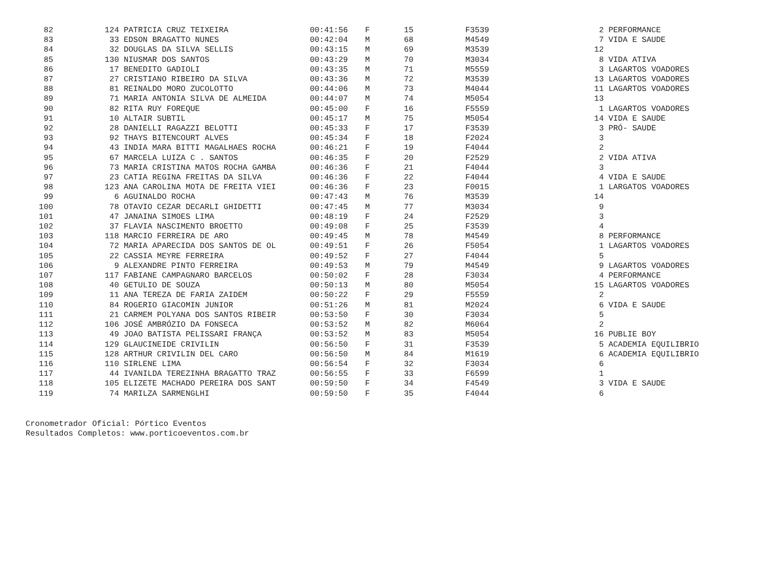| 82 | 124 | PATRICIA CRUZ TEIXEIRA | 00:41:56 | F | 15 | F3539 | 2 | PERFORMANCE |
| 83 | 33 | EDSON BRAGATTO NUNES | 00:42:04 | M | 68 | M4549 | 7 | VIDA E SAUDE |
| 84 | 32 | DOUGLAS DA SILVA SELLIS | 00:43:15 | M | 69 | M3539 | 12 | |
| 85 | 130 | NIUSMAR DOS SANTOS | 00:43:29 | M | 70 | M3034 | 8 | VIDA ATIVA |
| 86 | 17 | BENEDITO GADIOLI | 00:43:35 | M | 71 | M5559 | 3 | LAGARTOS VOADORES |
| 87 | 27 | CRISTIANO RIBEIRO DA SILVA | 00:43:36 | M | 72 | M3539 | 13 | LAGARTOS VOADORES |
| 88 | 81 | REINALDO MORO ZUCOLOTTO | 00:44:06 | M | 73 | M4044 | 11 | LAGARTOS VOADORES |
| 89 | 71 | MARIA ANTONIA SILVA DE ALMEIDA | 00:44:07 | M | 74 | M5054 | 13 | |
| 90 | 82 | RITA RUY FOREQUE | 00:45:00 | F | 16 | F5559 | 1 | LAGARTOS VOADORES |
| 91 | 10 | ALTAIR SUBTIL | 00:45:17 | M | 75 | M5054 | 14 | VIDA E SAUDE |
| 92 | 28 | DANIELLI RAGAZZI BELOTTI | 00:45:33 | F | 17 | F3539 | 3 | PRÓ- SAUDE |
| 93 | 92 | THAYS BITENCOURT ALVES | 00:45:34 | F | 18 | F2024 | 3 | |
| 94 | 43 | INDIA MARA BITTI MAGALHAES ROCHA | 00:46:21 | F | 19 | F4044 | 2 | |
| 95 | 67 | MARCELA LUIZA C . SANTOS | 00:46:35 | F | 20 | F2529 | 2 | VIDA ATIVA |
| 96 | 73 | MARIA CRISTINA MATOS ROCHA GAMBA | 00:46:36 | F | 21 | F4044 | 3 | |
| 97 | 23 | CATIA REGINA FREITAS DA SILVA | 00:46:36 | F | 22 | F4044 | 4 | VIDA E SAUDE |
| 98 | 123 | ANA CAROLINA MOTA DE FREITA VIEI | 00:46:36 | F | 23 | F0015 | 1 | LARGATOS VOADORES |
| 99 | 6 | AGUINALDO ROCHA | 00:47:43 | M | 76 | M3539 | 14 | |
| 100 | 78 | OTAVIO CEZAR DECARLI GHIDETTI | 00:47:45 | M | 77 | M3034 | 9 | |
| 101 | 47 | JANAINA SIMOES LIMA | 00:48:19 | F | 24 | F2529 | 3 | |
| 102 | 37 | FLAVIA NASCIMENTO BROETTO | 00:49:08 | F | 25 | F3539 | 4 | |
| 103 | 118 | MARCIO FERREIRA DE ARO | 00:49:45 | M | 78 | M4549 | 8 | PERFORMANCE |
| 104 | 72 | MARIA APARECIDA DOS SANTOS DE OL | 00:49:51 | F | 26 | F5054 | 1 | LAGARTOS VOADORES |
| 105 | 22 | CASSIA MEYRE FERREIRA | 00:49:52 | F | 27 | F4044 | 5 | |
| 106 | 9 | ALEXANDRE PINTO FERREIRA | 00:49:53 | M | 79 | M4549 | 9 | LAGARTOS VOADORES |
| 107 | 117 | FABIANE CAMPAGNARO BARCELOS | 00:50:02 | F | 28 | F3034 | 4 | PERFORMANCE |
| 108 | 40 | GETULIO DE SOUZA | 00:50:13 | M | 80 | M5054 | 15 | LAGARTOS VOADORES |
| 109 | 11 | ANA TEREZA DE FARIA ZAIDEM | 00:50:22 | F | 29 | F5559 | 2 | |
| 110 | 84 | ROGERIO GIACOMIN JUNIOR | 00:51:26 | M | 81 | M2024 | 6 | VIDA E SAUDE |
| 111 | 21 | CARMEM POLYANA DOS SANTOS RIBEIR | 00:53:50 | F | 30 | F3034 | 5 | |
| 112 | 106 | JOSÉ AMBRÓZIO DA FONSECA | 00:53:52 | M | 82 | M6064 | 2 | |
| 113 | 49 | JOAO BATISTA PELISSARI FRANÇA | 00:53:52 | M | 83 | M5054 | 16 | PUBLIE BOY |
| 114 | 129 | GLAUCINEIDE CRIVILIN | 00:56:50 | F | 31 | F3539 | 5 | ACADEMIA EQUILIBRIO |
| 115 | 128 | ARTHUR CRIVILIN DEL CARO | 00:56:50 | M | 84 | M1619 | 6 | ACADEMIA EQUILIBRIO |
| 116 | 110 | SIRLENE LIMA | 00:56:54 | F | 32 | F3034 | 6 | |
| 117 | 44 | IVANILDA TEREZINHA BRAGATTO TRAZ | 00:56:55 | F | 33 | F6599 | 1 | |
| 118 | 105 | ELIZETE MACHADO PEREIRA DOS SANT | 00:59:50 | F | 34 | F4549 | 3 | VIDA E SAUDE |
| 119 | 74 | MARILZA SARMENGLHI | 00:59:50 | F | 35 | F4044 | 6 | |
Cronometrador Oficial: Pórtico Eventos
Resultados Completos: www.porticoeventos.com.br